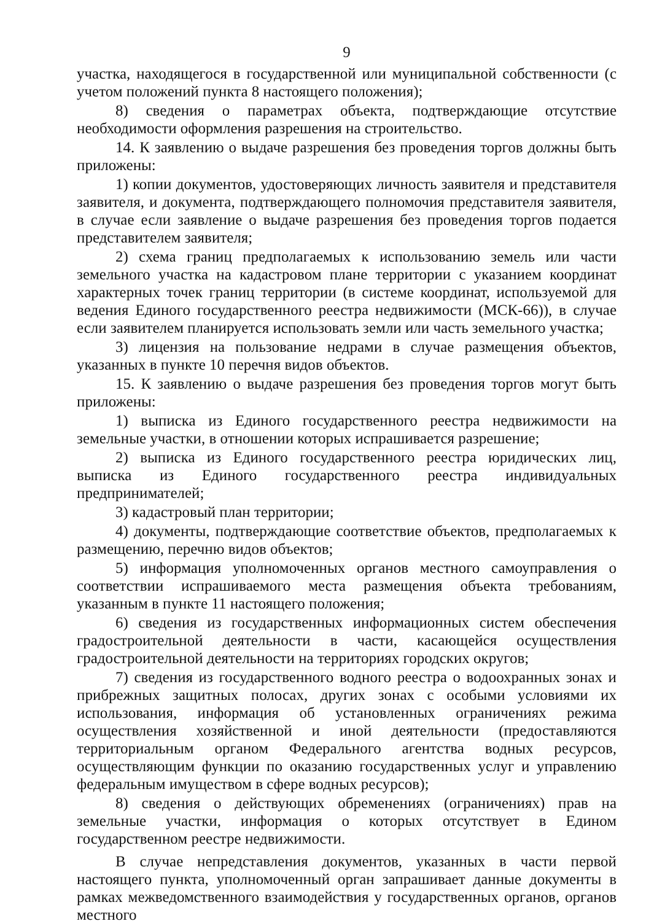9
участка, находящегося в государственной или муниципальной собственности (с учетом положений пункта 8 настоящего положения);
8) сведения о параметрах объекта, подтверждающие отсутствие необходимости оформления разрешения на строительство.
14. К заявлению о выдаче разрешения без проведения торгов должны быть приложены:
1) копии документов, удостоверяющих личность заявителя и представителя заявителя, и документа, подтверждающего полномочия представителя заявителя, в случае если заявление о выдаче разрешения без проведения торгов подается представителем заявителя;
2) схема границ предполагаемых к использованию земель или части земельного участка на кадастровом плане территории с указанием координат характерных точек границ территории (в системе координат, используемой для ведения Единого государственного реестра недвижимости (МСК-66)), в случае если заявителем планируется использовать земли или часть земельного участка;
3) лицензия на пользование недрами в случае размещения объектов, указанных в пункте 10 перечня видов объектов.
15. К заявлению о выдаче разрешения без проведения торгов могут быть приложены:
1) выписка из Единого государственного реестра недвижимости на земельные участки, в отношении которых испрашивается разрешение;
2) выписка из Единого государственного реестра юридических лиц, выписка из Единого государственного реестра индивидуальных предпринимателей;
3) кадастровый план территории;
4) документы, подтверждающие соответствие объектов, предполагаемых к размещению, перечню видов объектов;
5) информация уполномоченных органов местного самоуправления о соответствии испрашиваемого места размещения объекта требованиям, указанным в пункте 11 настоящего положения;
6) сведения из государственных информационных систем обеспечения градостроительной деятельности в части, касающейся осуществления градостроительной деятельности на территориях городских округов;
7) сведения из государственного водного реестра о водоохранных зонах и прибрежных защитных полосах, других зонах с особыми условиями их использования, информация об установленных ограничениях режима осуществления хозяйственной и иной деятельности (предоставляются территориальным органом Федерального агентства водных ресурсов, осуществляющим функции по оказанию государственных услуг и управлению федеральным имуществом в сфере водных ресурсов);
8) сведения о действующих обременениях (ограничениях) прав на земельные участки, информация о которых отсутствует в Едином государственном реестре недвижимости.
В случае непредставления документов, указанных в части первой настоящего пункта, уполномоченный орган запрашивает данные документы в рамках межведомственного взаимодействия у государственных органов, органов местного